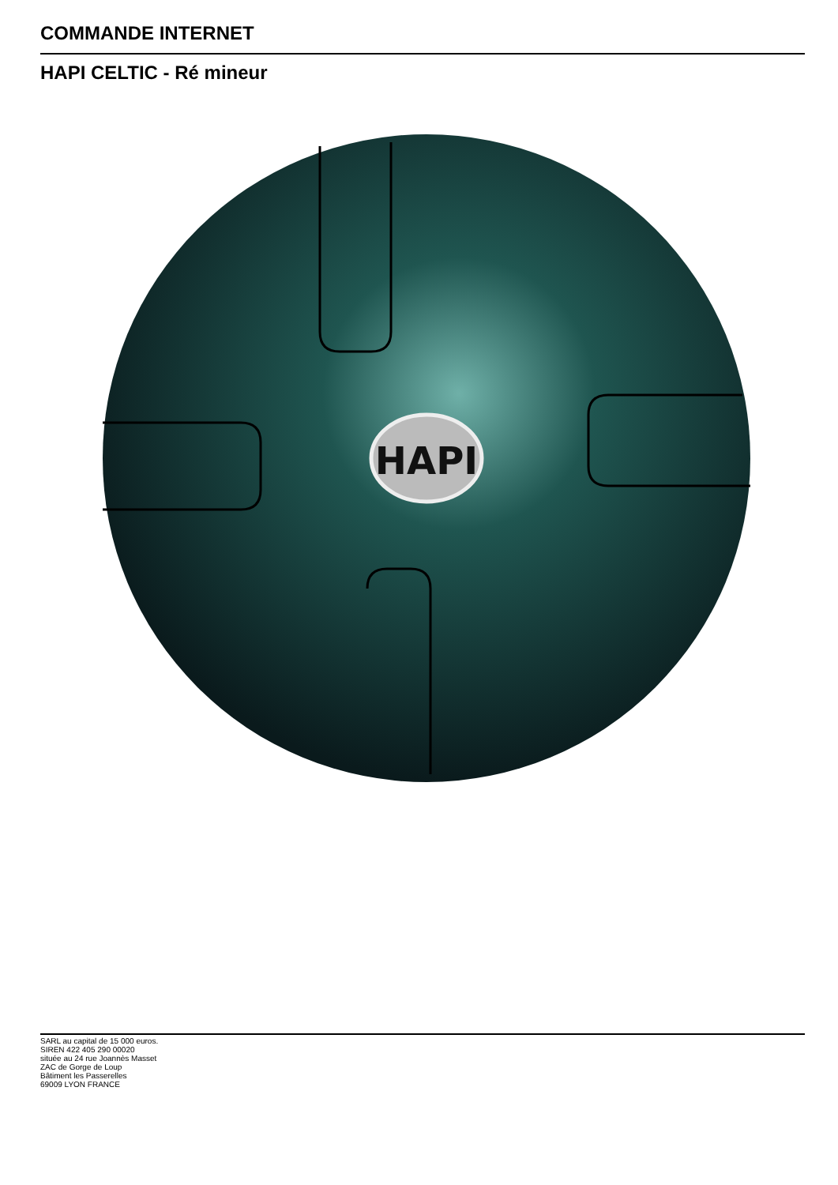COMMANDE INTERNET
HAPI CELTIC - Ré mineur
HAPI
SARL au capital de 15 000 euros.
SIREN 422 405 290 00020
située au 24 rue Joannès Masset
ZAC de Gorge de Loup
Bâtiment les Passerelles
69009 LYON FRANCE